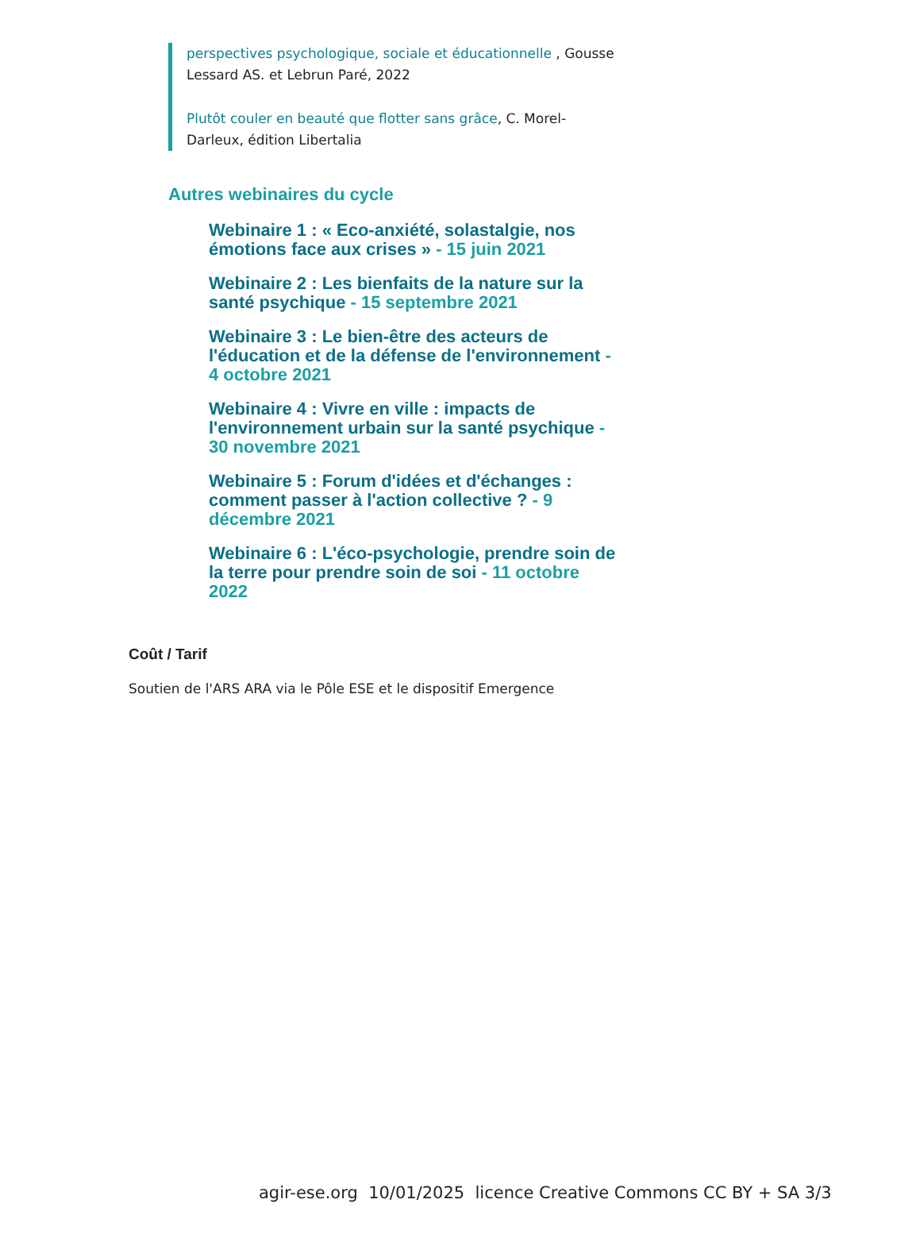perspectives psychologique, sociale et éducationnelle , Gousse Lessard AS. et Lebrun Paré, 2022
Plutôt couler en beauté que flotter sans grâce, C. Morel-Darleux, édition Libertalia
Autres webinaires du cycle
Webinaire 1 : « Eco-anxiété, solastalgie, nos émotions face aux crises » - 15 juin 2021
Webinaire 2 : Les bienfaits de la nature sur la santé psychique - 15 septembre 2021
Webinaire 3 : Le bien-être des acteurs de l'éducation et de la défense de l'environnement - 4 octobre 2021
Webinaire 4 : Vivre en ville : impacts de l'environnement urbain sur la santé psychique - 30 novembre 2021
Webinaire 5 : Forum d'idées et d'échanges : comment passer à l'action collective ? - 9 décembre 2021
Webinaire 6 : L'éco-psychologie, prendre soin de la terre pour prendre soin de soi - 11 octobre 2022
Coût / Tarif
Soutien de l'ARS ARA via le Pôle ESE et le dispositif Emergence
agir-ese.org 10/01/2025 licence Creative Commons CC BY + SA 3/3